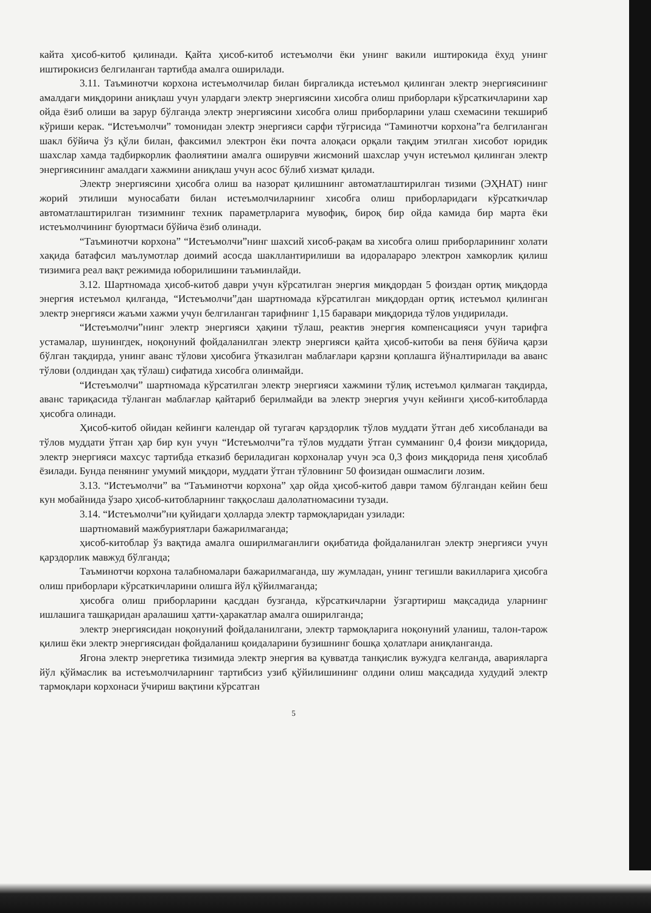кайта ҳисоб-китоб қилинади. Қайта ҳисоб-китоб истеъмолчи ёки унинг вакили иштирокида ёхуд унинг иштирокисиз белгиланган тартибда амалга оширилади.
3.11. Таъминотчи корхона истеъмолчилар билан биргаликда истеъмол қилинган электр энергиясининг амалдаги миқдорини аниқлаш учун улардаги электр энергиясини хисобга олиш приборлари кўрсаткичларини хар ойда ёзиб олиши ва зарур бўлганда электр энергиясини хисобга олиш приборларини улаш схемасини текшириб кўриши керак. “Истеъмолчи” томонидан электр энергияси сарфи тўгрисида “Таминотчи корхона”га белгиланган шакл бўйича ўз қўли билан, факсимил электрон ёки почта алоқаси орқали тақдим этилган хисобот юридик шахслар хамда тадбиркорлик фаолиятини амалга оширувчи жисмоний шахслар учун истеъмол қилинган электр энергиясининг амалдаги хажмини аниқлаш учун асос бўлиб хизмат қилади.
Электр энергиясини ҳисобга олиш ва назорат қилишнинг автоматлаштирилган тизими (ЭҲНАТ) нинг жорий этилиши муносабати билан истеъмолчиларнинг хисобга олиш приборларидаги кўрсаткичлар автоматлаштирилган тизимнинг техник параметрларига мувофиқ, бироқ бир ойда камида бир марта ёки истеъмолчининг буюртмаси бўйича ёзиб олинади.
“Таъминотчи корхона” “Истеъмолчи”нинг шахсий хисоб-рақам ва хисобга олиш приборларининг холати хақида батафсил маълумотлар доимий асосда шакллантирилиши ва идоралараро электрон хамкорлик қилиш тизимига реал вақт режимида юборилишини таъминлайди.
3.12. Шартномада ҳисоб-китоб даври учун кўрсатилган энергия миқдордан 5 фоиздан ортиқ миқдорда энергия истеъмол қилганда, “Истеъмолчи”дан шартномада кўрсатилган миқдордан ортиқ истеъмол қилинган электр энергияси жаъми хажми учун белгиланган тарифнинг 1,15 баравари миқдорида тўлов ундирилади.
“Истеъмолчи”нинг электр энергияси ҳақини тўлаш, реактив энергия компенсацияси учун тарифга устамалар, шунингдек, ноқонуний фойдаланилган электр энергияси қайта ҳисоб-китоби ва пеня бўйича қарзи бўлган тақдирда, унинг аванс тўлови ҳисобига ўтказилган маблағлари қарзни қоплашга йўналтирилади ва аванс тўлови (олдиндан ҳақ тўлаш) сифатида хисобга олинмайди.
“Истеъмолчи” шартномада кўрсатилган электр энергияси хажмини тўлиқ истеъмол қилмаган тақдирда, аванс тариқасида тўланган маблағлар қайтариб берилмайди ва электр энергия учун кейинги ҳисоб-китобларда ҳисобга олинади.
Ҳисоб-китоб ойидан кейинги календар ой тугагач қарздорлик тўлов муддати ўтган деб хисобланади ва тўлов муддати ўтган ҳар бир кун учун “Истеъмолчи”га тўлов муддати ўтган сумманинг 0,4 фоизи миқдорида, электр энергияси махсус тартибда етказиб бериладиган корхоналар учун эса 0,3 фоиз миқдорида пеня ҳисоблаб ёзилади. Бунда пенянинг умумий миқдори, муддати ўтган тўловнинг 50 фоизидан ошмаслиги лозим.
3.13. “Истеъмолчи” ва “Таъминотчи корхона” ҳар ойда ҳисоб-китоб даври тамом бўлгандан кейин беш кун мобайнида ўзаро ҳисоб-китобларнинг таққослаш далолатномасини тузади.
3.14. “Истеъмолчи”ни қуйидаги ҳолларда электр тармоқларидан узилади:
шартномавий мажбуриятлари бажарилмаганда;
ҳисоб-китоблар ўз вақтида амалга оширилмаганлиги оқибатида фойдаланилган электр энергияси учун қарздорлик мавжуд бўлганда;
Таъминотчи корхона талабномалари бажарилмаганда, шу жумладан, унинг тегишли вакилларига ҳисобга олиш приборлари кўрсаткичларини олишга йўл қўйилмаганда;
ҳисобга олиш приборларини қасддан бузганда, кўрсаткичларни ўзгартириш мақсадида уларнинг ишлашига ташқаридан аралашиш ҳатти-ҳаракатлар амалга оширилганда;
электр энергиясидан ноқонуний фойдаланилгани, электр тармоқларига ноқонуний уланиш, талон-тарож қилиш ёки электр энергиясидан фойдаланиш қоидаларини бузишнинг бошқа ҳолатлари аниқланганда.
Ягона электр энергетика тизимида электр энергия ва қувватда танқислик вужудга келганда, аварияларга йўл қўймаслик ва истеъмолчиларнинг тартибсиз узиб қўйилишининг олдини олиш мақсадида худудий электр тармоқлари корхонаси ўчириш вақтини кўрсатган
5